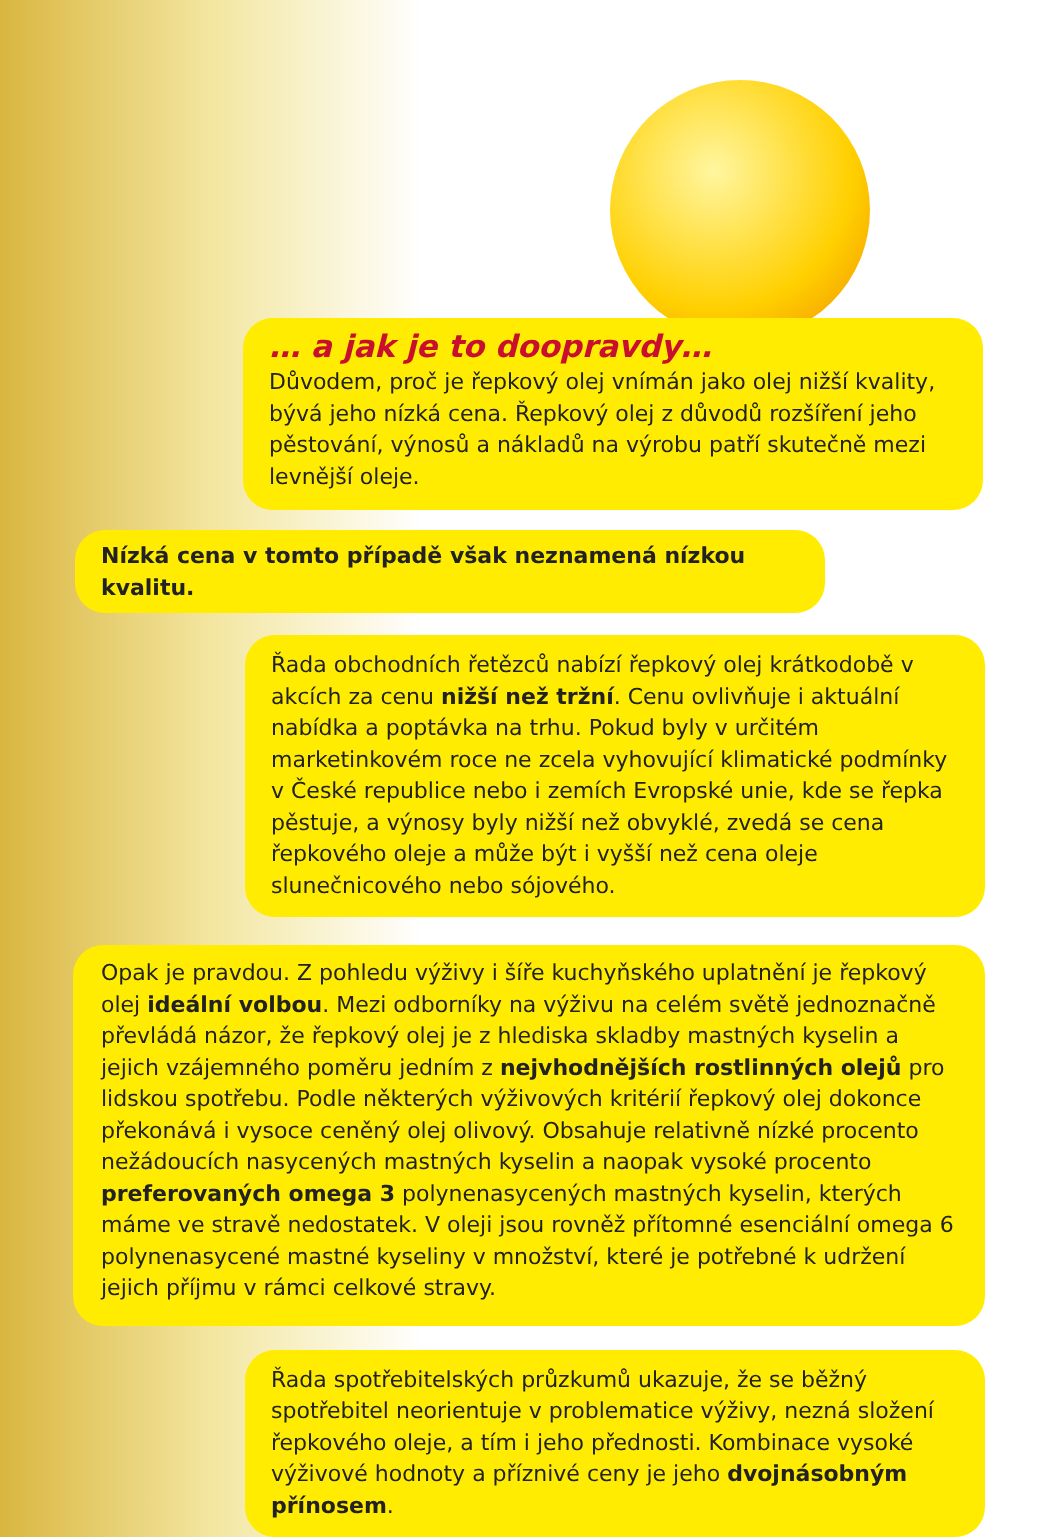… a jak je to doopravdy…
Důvodem, proč je řepkový olej vnímán jako olej nižší kvality, bývá jeho nízká cena. Řepkový olej z důvodů rozšíření jeho pěstování, výnosů a nákladů na výrobu patří skutečně mezi levnější oleje.
Nízká cena v tomto případě však neznamená nízkou kvalitu.
Řada obchodních řetězců nabízí řepkový olej krátkodobě v akcích za cenu nižší než tržní. Cenu ovlivňuje i aktuální nabídka a poptávka na trhu. Pokud byly v určitém marketinkovém roce ne zcela vyhovující klimatické podmínky v České republice nebo i zemích Evropské unie, kde se řepka pěstuje, a výnosy byly nižší než obvyklé, zvedá se cena řepkového oleje a může být i vyšší než cena oleje slunečnicového nebo sójového.
Opak je pravdou. Z pohledu výživy i šíře kuchyňského uplatnění je řepkový olej ideální volbou. Mezi odborníky na výživu na celém světě jednoznačně převládá názor, že řepkový olej je z hlediska skladby mastných kyselin a jejich vzájemného poměru jedním z nejvhodnějších rostlinných olejů pro lidskou spotřebu. Podle některých výživových kritérií řepkový olej dokonce překonává i vysoce ceněný olej olivový. Obsahuje relativně nízké procento nežádoucích nasycených mastných kyselin a naopak vysoké procento preferovaných omega 3 polynenasycených mastných kyselin, kterých máme ve stravě nedostatek. V oleji jsou rovněž přítomné esenciální omega 6 polynenasycené mastné kyseliny v množství, které je potřebné k udržení jejich příjmu v rámci celkové stravy.
Řada spotřebitelských průzkumů ukazuje, že se běžný spotřebitel neorientuje v problematice výživy, nezná složení řepkového oleje, a tím i jeho přednosti. Kombinace vysoké výživové hodnoty a příznivé ceny je jeho dvojnásobným přínosem.